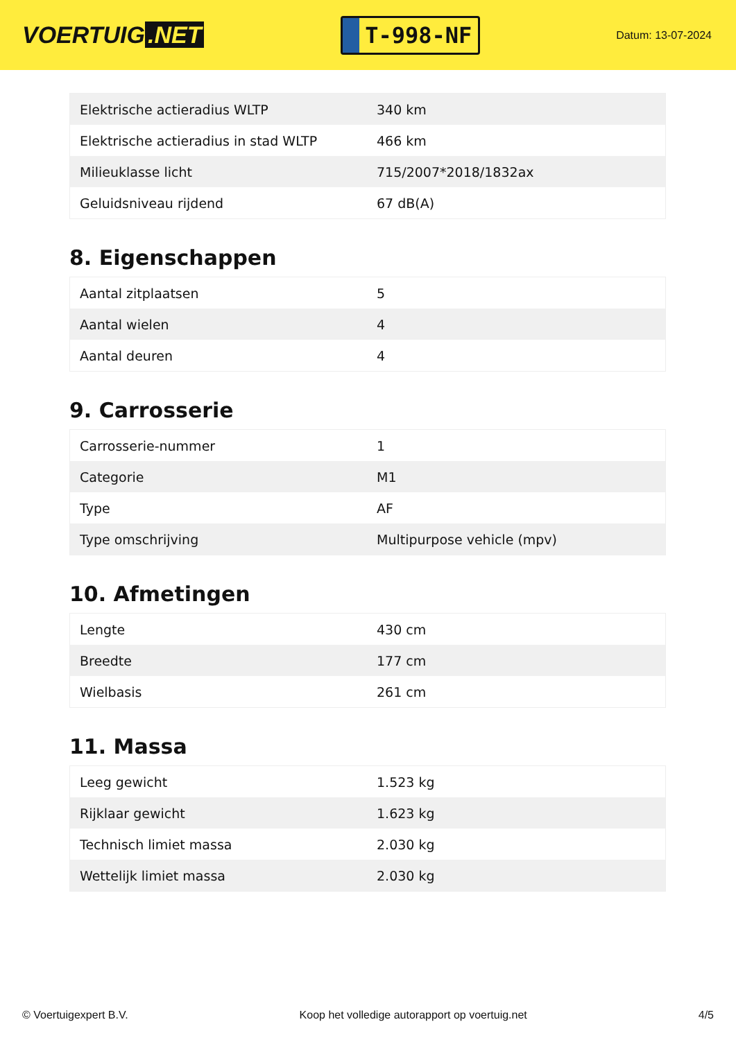VOERTUIG.NET
T-998-NF
Datum: 13-07-2024
| Elektrische actieradius WLTP | 340 km |
| Elektrische actieradius in stad WLTP | 466 km |
| Milieuklasse licht | 715/2007*2018/1832ax |
| Geluidsniveau rijdend | 67 dB(A) |
8. Eigenschappen
| Aantal zitplaatsen | 5 |
| Aantal wielen | 4 |
| Aantal deuren | 4 |
9. Carrosserie
| Carrosserie-nummer | 1 |
| Categorie | M1 |
| Type | AF |
| Type omschrijving | Multipurpose vehicle (mpv) |
10. Afmetingen
| Lengte | 430 cm |
| Breedte | 177 cm |
| Wielbasis | 261 cm |
11. Massa
| Leeg gewicht | 1.523 kg |
| Rijklaar gewicht | 1.623 kg |
| Technisch limiet massa | 2.030 kg |
| Wettelijk limiet massa | 2.030 kg |
© Voertuigexpert B.V. Koop het volledige autorapport op voertuig.net 4/5